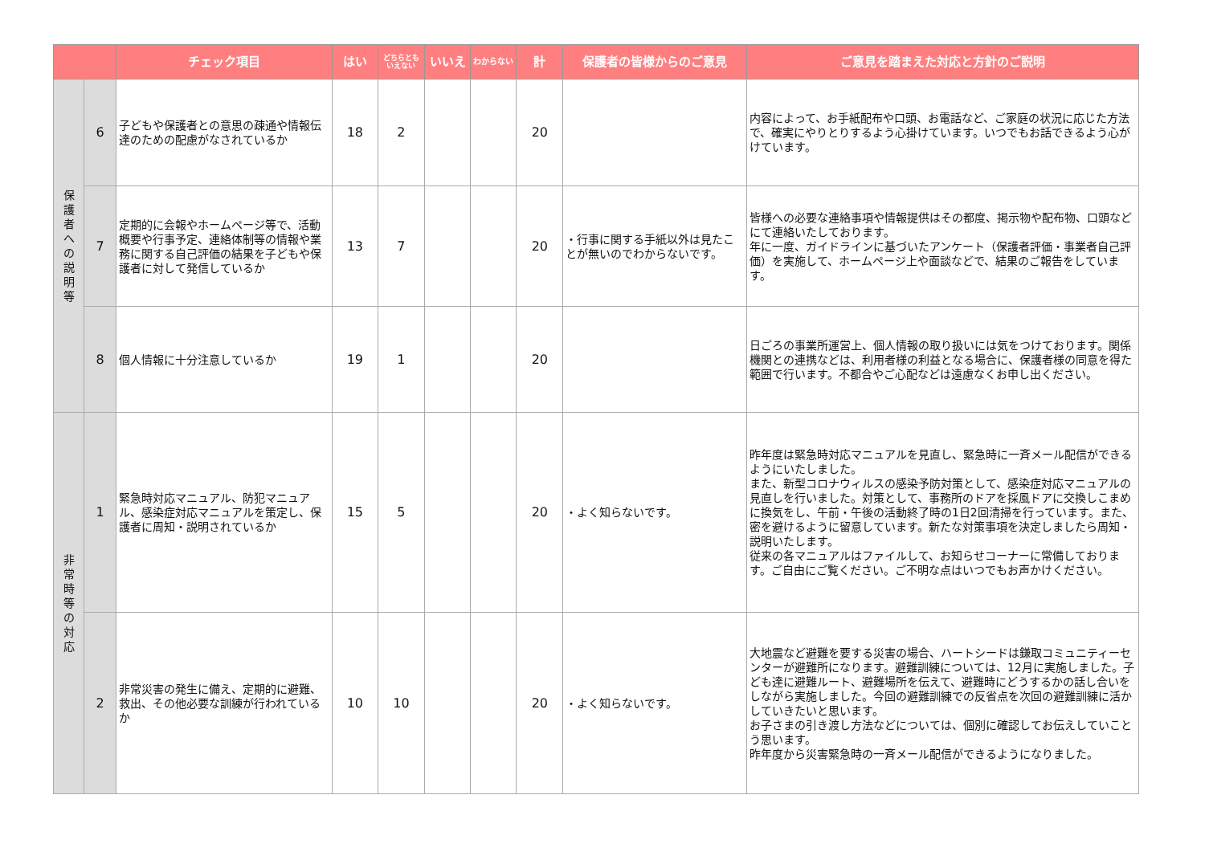| | | チェック項目 | はい | どちらとも いえない | いいえ | わからない | 計 | 保護者の皆様からのご意見 | ご意見を踏まえた対応と方針のご説明 |
| --- | --- | --- | --- | --- | --- | --- | --- | --- | --- |
| 保 護 者 へ の 説 明 等 | 6 | 子どもや保護者との意思の疎通や情報伝達のための配慮がなされているか | 18 | 2 | | | 20 | | 内容によって、お手紙配布や口頭、お電話など、ご家庭の状況に応じた方法で、確実にやりとりするよう心掛けています。いつでもお話できるよう心がけています。 |
| | 7 | 定期的に会報やホームページ等で、活動概要や行事予定、連絡体制等の情報や業務に関する自己評価の結果を子どもや保護者に対して発信しているか | 13 | 7 | | | 20 | ・行事に関する手紙以外は見たことが無いのでわからないです。 | 皆様への必要な連絡事項や情報提供はその都度、掲示物や配布物、口頭などにて連絡いたしております。 年に一度、ガイドラインに基づいたアンケート（保護者評価・事業者自己評価）を実施して、ホームページ上や面談などで、結果のご報告をしています。 |
| | 8 | 個人情報に十分注意しているか | 19 | 1 | | | 20 | | 日ごろの事業所運営上、個人情報の取り扱いには気をつけております。関係機関との連携などは、利用者様の利益となる場合に、保護者様の同意を得た範囲で行います。不都合やご心配などは遠慮なくお申し出ください。 |
| 非 常 時 等 の 対 応 | 1 | 緊急時対応マニュアル、防犯マニュアル、感染症対応マニュアルを策定し、保護者に周知・説明されているか | 15 | 5 | | | 20 | ・よく知らないです。 | 昨年度は緊急時対応マニュアルを見直し、緊急時に一斉メール配信ができるようにいたしました。 また、新型コロナウィルスの感染予防対策として、感染症対応マニュアルの見直しを行いました。対策として、事務所のドアを採風ドアに交換しこまめに換気をし、午前・午後の活動終了時の1日2回清掃を行っています。また、密を避けるように留意しています。新たな対策事項を決定しましたら周知・説明いたします。 従来の各マニュアルはファイルして、お知らせコーナーに常備しております。ご自由にご覧ください。ご不明な点はいつでもお声かけください。 |
| | 2 | 非常災害の発生に備え、定期的に避難、救出、その他必要な訓練が行われているか | 10 | 10 | | | 20 | ・よく知らないです。 | 大地震など避難を要する災害の場合、ハートシードは鎌取コミュニティーセンターが避難所になります。避難訓練については、12月に実施しました。子ども達に避難ルート、避難場所を伝えて、避難時にどうするかの話し合いをしながら実施しました。今回の避難訓練での反省点を次回の避難訓練に活かしていきたいと思います。 お子さまの引き渡し方法などについては、個別に確認してお伝えしていことう思います。 昨年度から災害緊急時の一斉メール配信ができるようになりました。 |